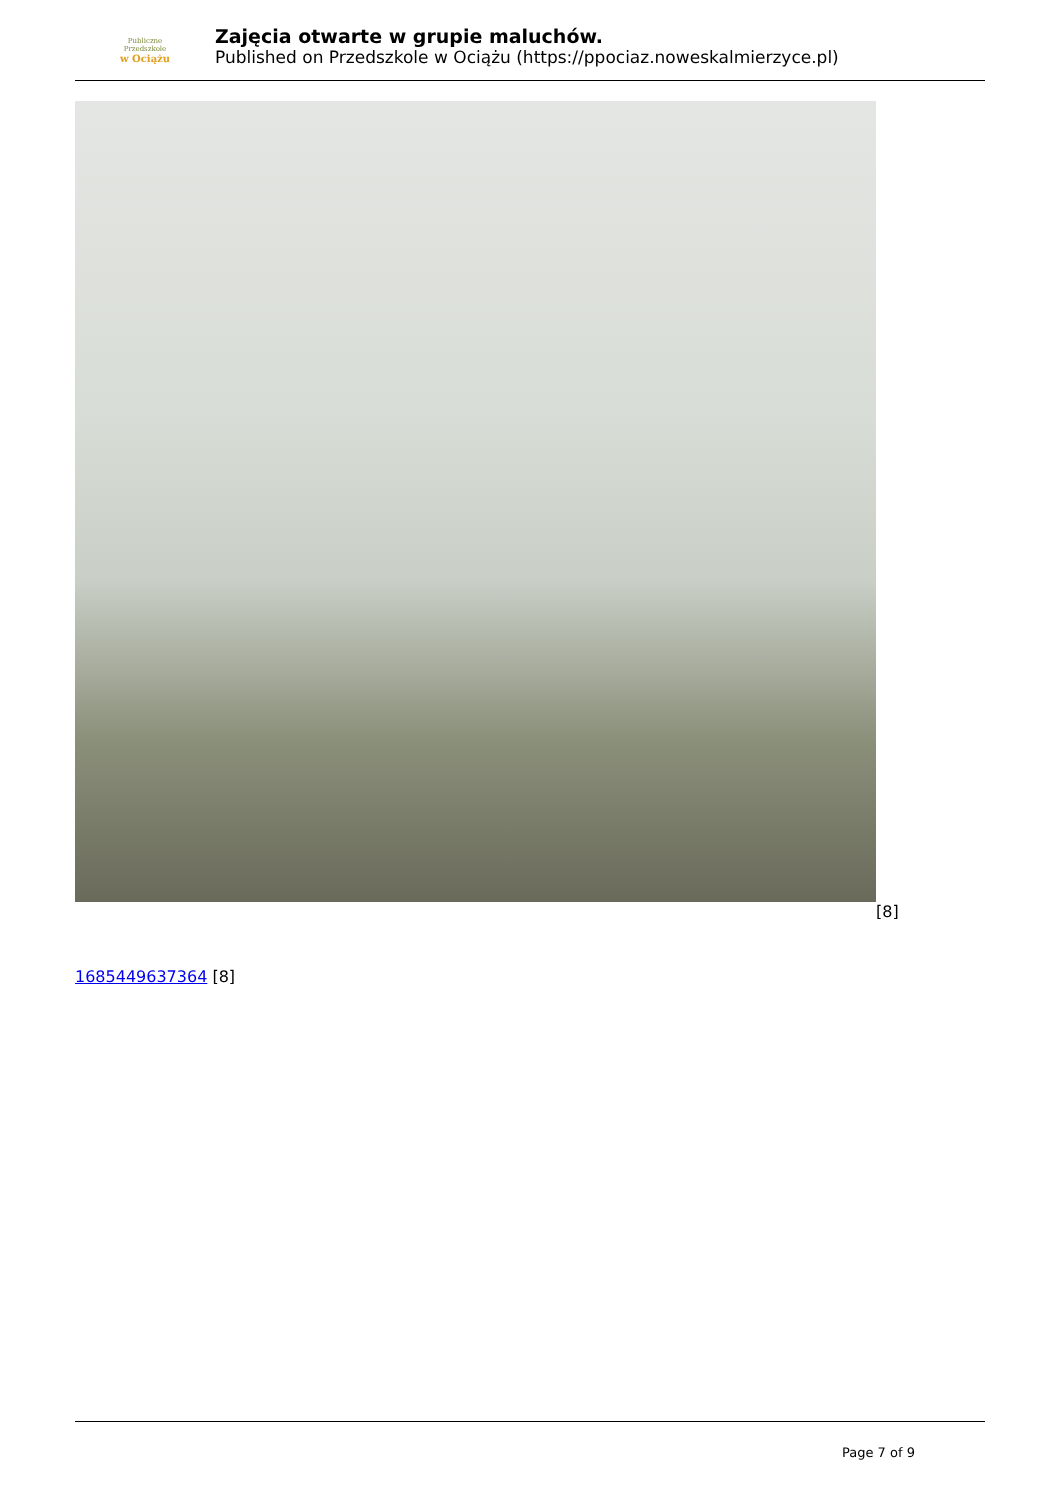Publiczne
Przedszkole
w Ociążu
Zajęcia otwarte w grupie maluchów.
Published on Przedszkole w Ociążu (https://ppociaz.noweskalmierzyce.pl)
[8]
1685449637364 [8]
Page 7 of 9